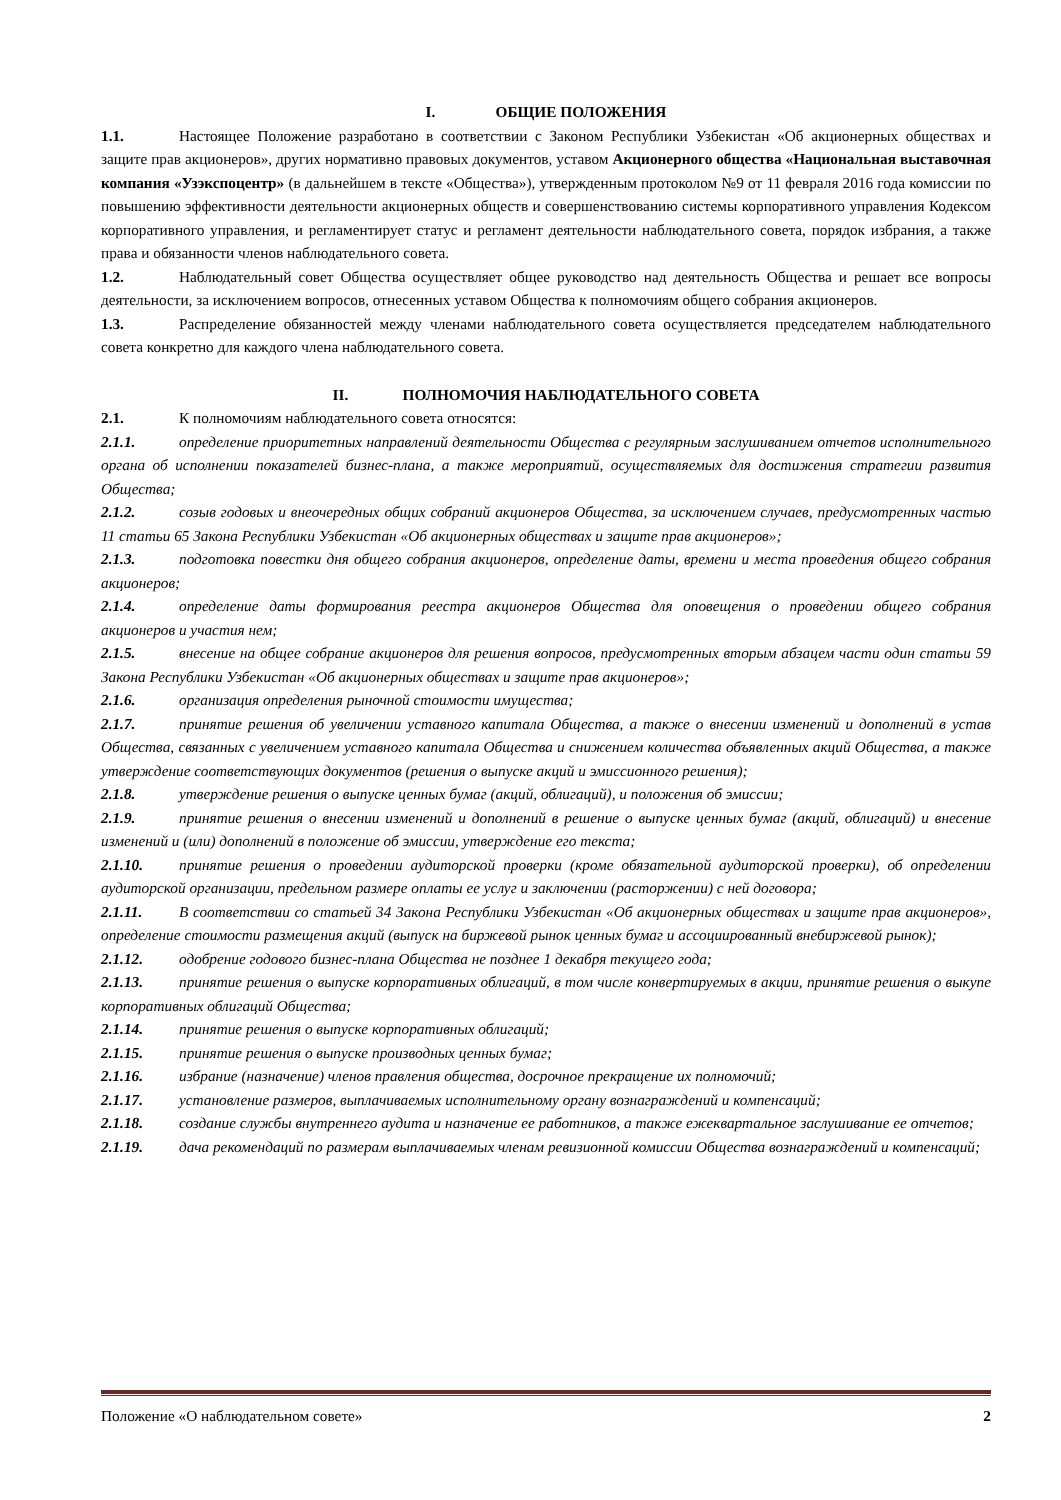I. ОБЩИЕ ПОЛОЖЕНИЯ
1.1. Настоящее Положение разработано в соответствии с Законом Республики Узбекистан «Об акционерных обществах и защите прав акционеров», других нормативно правовых документов, уставом Акционерного общества «Национальная выставочная компания «Узэкспоцентр» (в дальнейшем в тексте «Общества»), утвержденным протоколом №9 от 11 февраля 2016 года комиссии по повышению эффективности деятельности акционерных обществ и совершенствованию системы корпоративного управления Кодексом корпоративного управления, и регламентирует статус и регламент деятельности наблюдательного совета, порядок избрания, а также права и обязанности членов наблюдательного совета.
1.2. Наблюдательный совет Общества осуществляет общее руководство над деятельность Общества и решает все вопросы деятельности, за исключением вопросов, отнесенных уставом Общества к полномочиям общего собрания акционеров.
1.3. Распределение обязанностей между членами наблюдательного совета осуществляется председателем наблюдательного совета конкретно для каждого члена наблюдательного совета.
II. ПОЛНОМОЧИЯ НАБЛЮДАТЕЛЬНОГО СОВЕТА
2.1. К полномочиям наблюдательного совета относятся:
2.1.1. определение приоритетных направлений деятельности Общества с регулярным заслушиванием отчетов исполнительного органа об исполнении показателей бизнес-плана, а также мероприятий, осуществляемых для достижения стратегии развития Общества;
2.1.2. созыв годовых и внеочередных общих собраний акционеров Общества, за исключением случаев, предусмотренных частью 11 статьи 65 Закона Республики Узбекистан «Об акционерных обществах и защите прав акционеров»;
2.1.3. подготовка повестки дня общего собрания акционеров, определение даты, времени и места проведения общего собрания акционеров;
2.1.4. определение даты формирования реестра акционеров Общества для оповещения о проведении общего собрания акционеров и участия нем;
2.1.5. внесение на общее собрание акционеров для решения вопросов, предусмотренных вторым абзацем части один статьи 59 Закона Республики Узбекистан «Об акционерных обществах и защите прав акционеров»;
2.1.6. организация определения рыночной стоимости имущества;
2.1.7. принятие решения об увеличении уставного капитала Общества, а также о внесении изменений и дополнений в устав Общества, связанных с увеличением уставного капитала Общества и снижением количества объявленных акций Общества, а также утверждение соответствующих документов (решения о выпуске акций и эмиссионного решения);
2.1.8. утверждение решения о выпуске ценных бумаг (акций, облигаций), и положения об эмиссии;
2.1.9. принятие решения о внесении изменений и дополнений в решение о выпуске ценных бумаг (акций, облигаций) и внесение изменений и (или) дополнений в положение об эмиссии, утверждение его текста;
2.1.10. принятие решения о проведении аудиторской проверки (кроме обязательной аудиторской проверки), об определении аудиторской организации, предельном размере оплаты ее услуг и заключении (расторжении) с ней договора;
2.1.11. В соответствии со статьей 34 Закона Республики Узбекистан «Об акционерных обществах и защите прав акционеров», определение стоимости размещения акций (выпуск на биржевой рынок ценных бумаг и ассоциированный внебиржевой рынок);
2.1.12. одобрение годового бизнес-плана Общества не позднее 1 декабря текущего года;
2.1.13. принятие решения о выпуске корпоративных облигаций, в том числе конвертируемых в акции, принятие решения о выкупе корпоративных облигаций Общества;
2.1.14. принятие решения о выпуске корпоративных облигаций;
2.1.15. принятие решения о выпуске производных ценных бумаг;
2.1.16. избрание (назначение) членов правления общества, досрочное прекращение их полномочий;
2.1.17. установление размеров, выплачиваемых исполнительному органу вознаграждений и компенсаций;
2.1.18. создание службы внутреннего аудита и назначение ее работников, а также ежеквартальное заслушивание ее отчетов;
2.1.19. дача рекомендаций по размерам выплачиваемых членам ревизионной комиссии Общества вознаграждений и компенсаций;
Положение «О наблюдательном совете» 2